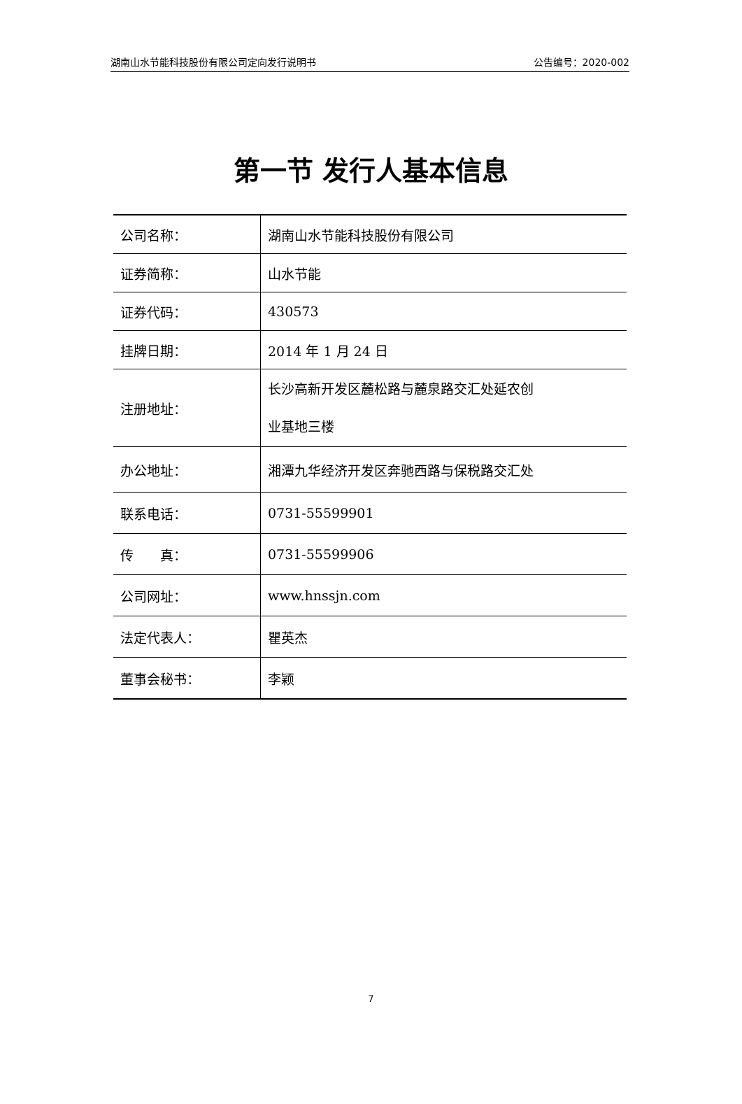湖南山水节能科技股份有限公司定向发行说明书 公告编号：2020-002
第一节 发行人基本信息
| 公司名称： | 湖南山水节能科技股份有限公司 |
| 证券简称： | 山水节能 |
| 证券代码： | 430573 |
| 挂牌日期： | 2014 年 1 月 24 日 |
| 注册地址： | 长沙高新开发区麓松路与麓泉路交汇处延农创 业基地三楼 |
| 办公地址： | 湘潭九华经济开发区奔驰西路与保税路交汇处 |
| 联系电话： | 0731-55599901 |
| 传 真： | 0731-55599906 |
| 公司网址： | www.hnssjn.com |
| 法定代表人： | 瞿英杰 |
| 董事会秘书： | 李颖 |
7